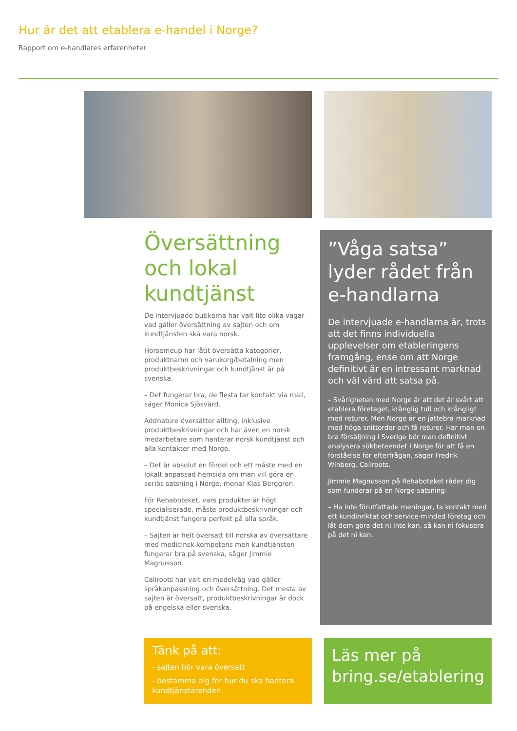Hur är det att etablera e-handel i Norge?
Rapport om e-handlares erfarenheter
Översättning och lokal kundtjänst
De intervjuade butikerna har valt lite olika vägar vad gäller översättning av sajten och om kundtjänsten ska vara norsk.
Horsemeup har låtit översätta kategorier, produktnamn och varukorg/betalning men produktbeskrivningar och kundtjänst är på svenska.
– Det fungerar bra, de flesta tar kontakt via mail, säger Monica Sjösvärd.
Addnature översätter allting, inklusive produktbeskrivningar och har även en norsk medarbetare som hanterar norsk kundtjänst och alla kontakter med Norge.
– Det är absolut en fördel och ett måste med en lokalt anpassad hemsida om man vill göra en seriös satsning i Norge, menar Klas Berggren.
För Rehaboteket, vars produkter är högt specialiserade, måste produktbeskrivningar och kundtjänst fungera perfekt på alla språk.
– Sajten är helt översatt till norska av översättare med medicinsk kompetens men kundtjänsten fungerar bra på svenska, säger Jimmie Magnusson.
Caliroots har valt en medelväg vad gäller språkanpassning och översättning. Det mesta av sajten är översatt, produktbeskrivningar är dock på engelska eller svenska.
”Våga satsa” lyder rådet från e-handlarna
De intervjuade e-handlarna är, trots att det finns individuella upplevelser om etableringens framgång, ense om att Norge definitivt är en intressant marknad och väl värd att satsa på.
– Svårigheten med Norge är att det är svårt att etablera företaget, krånglig tull och krångligt med returer. Men Norge är en jättebra marknad med höga snittorder och få returer. Har man en bra försäljning i Sverige bör man definitivt analysera sökbeteendet i Norge för att få en förståelse för efterfrågan, säger Fredrik Winberg, Caliroots.
Jimmie Magnusson på Rehaboteket råder dig som funderar på en Norge-satsning:
– Ha inte förutfattade meningar, ta kontakt med ett kundinriktat och service-minded företag och låt dem göra det ni inte kan, så kan ni fokusera på det ni kan.
Tänk på att:
- sajten bör vara översatt
- bestämma dig för hur du ska hantera kundtjänstärenden.
Läs mer på bring.se/etablering